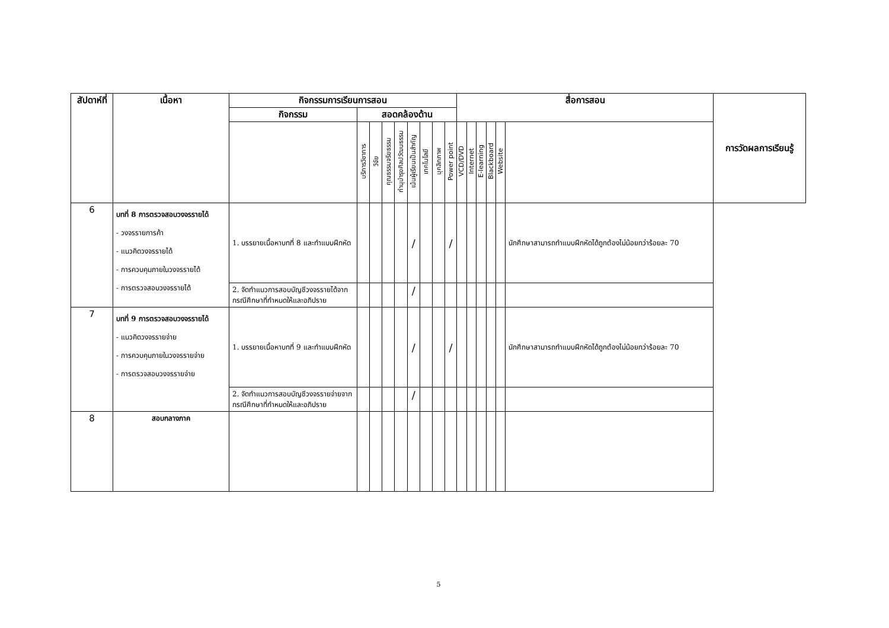| สัปดาห์ที่ | เนื้อหา | กิจกรรมการเรียนการสอน | | | | | | | | | สื่อการสอน | | | | | | การวัดผลการเรียนรู้ |
| --- | --- | --- | --- | --- | --- | --- | --- | --- | --- | --- | --- | --- | --- | --- | --- | --- | --- |
| | | กิจกรรม | สอดคล้องด้าน | | | | | | | | | | | | | | |
| | | | บริการวิชาการ | วิจัย | คุณธรรมจริยธรรม | ทำนุบำรุงศิลปวัฒนธรรม | เน้นผู้เรียนเป็นสำคัญ | เทคโนโลยี | บุคลิกภาพ | Power point | VCD/DVD | Internet | E-learning | Blackboard | Website | | |
| 6 | บทที่ 8 การตรวจสอบวงจรรายได้ - วงจรรายการค้า - แนวคิดวงจรรายได้ - การควบคุมภายในวงจรรายได้ - การตรวจสอบวงจรรายได้ | 1. บรรยายเนื้อหาบทที่ 8 และทำแบบฝึกหัด | | | | | / | | | / | | | | | | นักศึกษาสามารถทำแบบฝึกหัดได้ถูกต้องไม่น้อยกว่าร้อยละ 70 | |
| | | 2. จัดทำแนวการสอบบัญชีวงจรรายได้จากกรณีศึกษาที่กำหนดให้และอภิปราย | | | | | / | | | | | | | | | | |
| 7 | บทที่ 9 การตรวจสอบวงจรรายได้ - แนวคิดวงจรรายจ่าย - การควบคุมภายในวงจรรายจ่าย - การตรวจสอบวงจรรายจ่าย | 1. บรรยายเนื้อหาบทที่ 9 และทำแบบฝึกหัด | | | | | / | | | / | | | | | | นักศึกษาสามารถทำแบบฝึกหัดได้ถูกต้องไม่น้อยกว่าร้อยละ 70 | |
| | | 2. จัดทำแนวการสอบบัญชีวงจรรายจ่ายจากกรณีศึกษาที่กำหนดให้และอภิปราย | | | | | / | | | | | | | | | | |
| 8 | สอบกลางภาค | | | | | | | | | | | | | | | | |
5